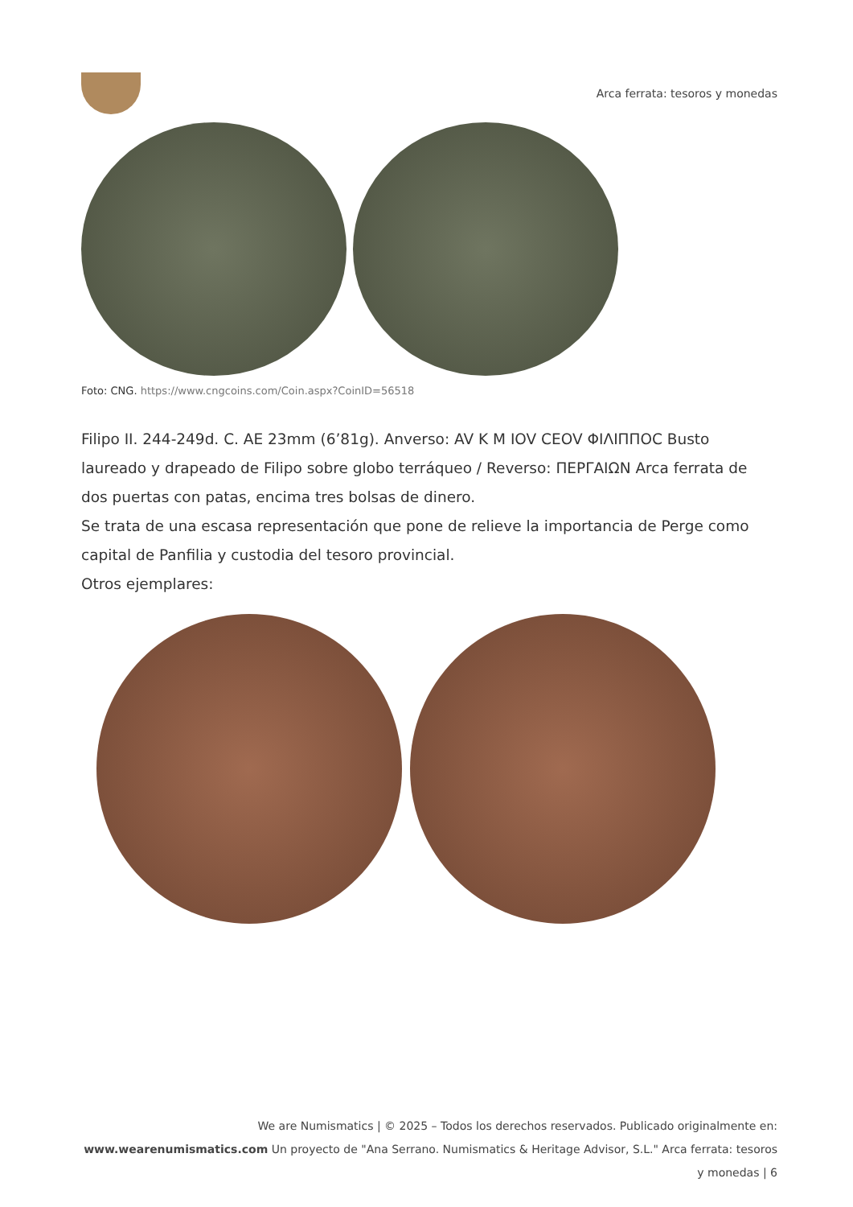Arca ferrata: tesoros y monedas
Foto: CNG. https://www.cngcoins.com/Coin.aspx?CoinID=56518
Filipo II. 244-249d. C. AE 23mm (6’81g). Anverso: AV K M IOV CEOV ΦΙΛΙΠΠΟC Busto laureado y drapeado de Filipo sobre globo terráqueo / Reverso: ΠΕΡΓΑΙΩΝ Arca ferrata de dos puertas con patas, encima tres bolsas de dinero.
Se trata de una escasa representación que pone de relieve la importancia de Perge como capital de Panfilia y custodia del tesoro provincial.
Otros ejemplares:
We are Numismatics | © 2025 – Todos los derechos reservados. Publicado originalmente en: www.wearenumismatics.com Un proyecto de "Ana Serrano. Numismatics & Heritage Advisor, S.L." Arca ferrata: tesoros y monedas | 6